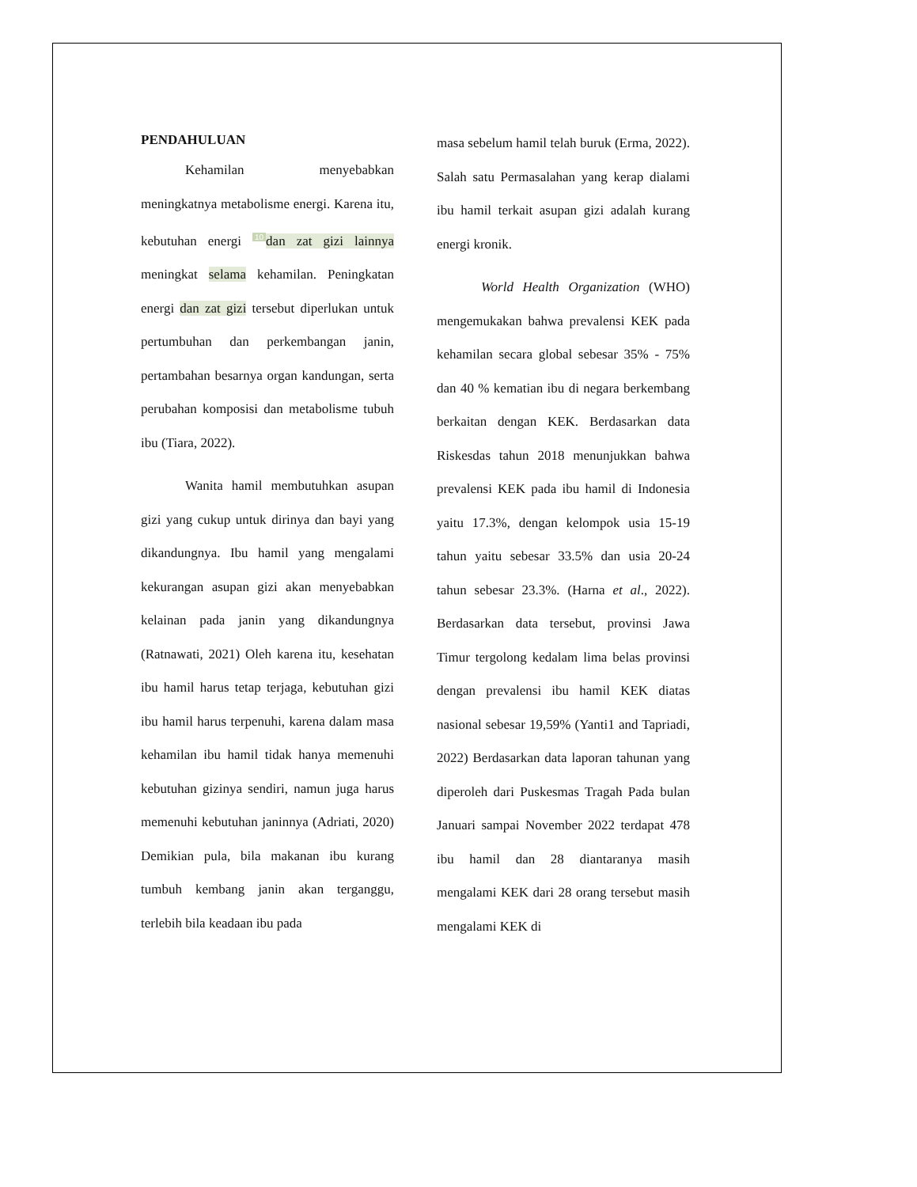PENDAHULUAN
Kehamilan menyebabkan meningkatnya metabolisme energi. Karena itu, kebutuhan energi 10 dan zat gizi lainnya meningkat selama kehamilan. Peningkatan energi dan zat gizi tersebut diperlukan untuk pertumbuhan dan perkembangan janin, pertambahan besarnya organ kandungan, serta perubahan komposisi dan metabolisme tubuh ibu (Tiara, 2022).
Wanita hamil membutuhkan asupan gizi yang cukup untuk dirinya dan bayi yang dikandungnya. Ibu hamil yang mengalami kekurangan asupan gizi akan menyebabkan kelainan pada janin yang dikandungnya (Ratnawati, 2021) Oleh karena itu, kesehatan ibu hamil harus tetap terjaga, kebutuhan gizi ibu hamil harus terpenuhi, karena dalam masa kehamilan ibu hamil tidak hanya memenuhi kebutuhan gizinya sendiri, namun juga harus memenuhi kebutuhan janinnya (Adriati, 2020) Demikian pula, bila makanan ibu kurang tumbuh kembang janin akan terganggu, terlebih bila keadaan ibu pada
masa sebelum hamil telah buruk (Erma, 2022). Salah satu Permasalahan yang kerap dialami ibu hamil terkait asupan gizi adalah kurang energi kronik.
World Health Organization (WHO) mengemukakan bahwa prevalensi KEK pada kehamilan secara global sebesar 35% - 75% dan 40 % kematian ibu di negara berkembang berkaitan dengan KEK. Berdasarkan data Riskesdas tahun 2018 menunjukkan bahwa prevalensi KEK pada ibu hamil di Indonesia yaitu 17.3%, dengan kelompok usia 15-19 tahun yaitu sebesar 33.5% dan usia 20-24 tahun sebesar 23.3%. (Harna et al., 2022). Berdasarkan data tersebut, provinsi Jawa Timur tergolong kedalam lima belas provinsi dengan prevalensi ibu hamil KEK diatas nasional sebesar 19,59% (Yanti1 and Tapriadi, 2022) Berdasarkan data laporan tahunan yang diperoleh dari Puskesmas Tragah Pada bulan Januari sampai November 2022 terdapat 478 ibu hamil dan 28 diantaranya masih mengalami KEK dari 28 orang tersebut masih mengalami KEK di